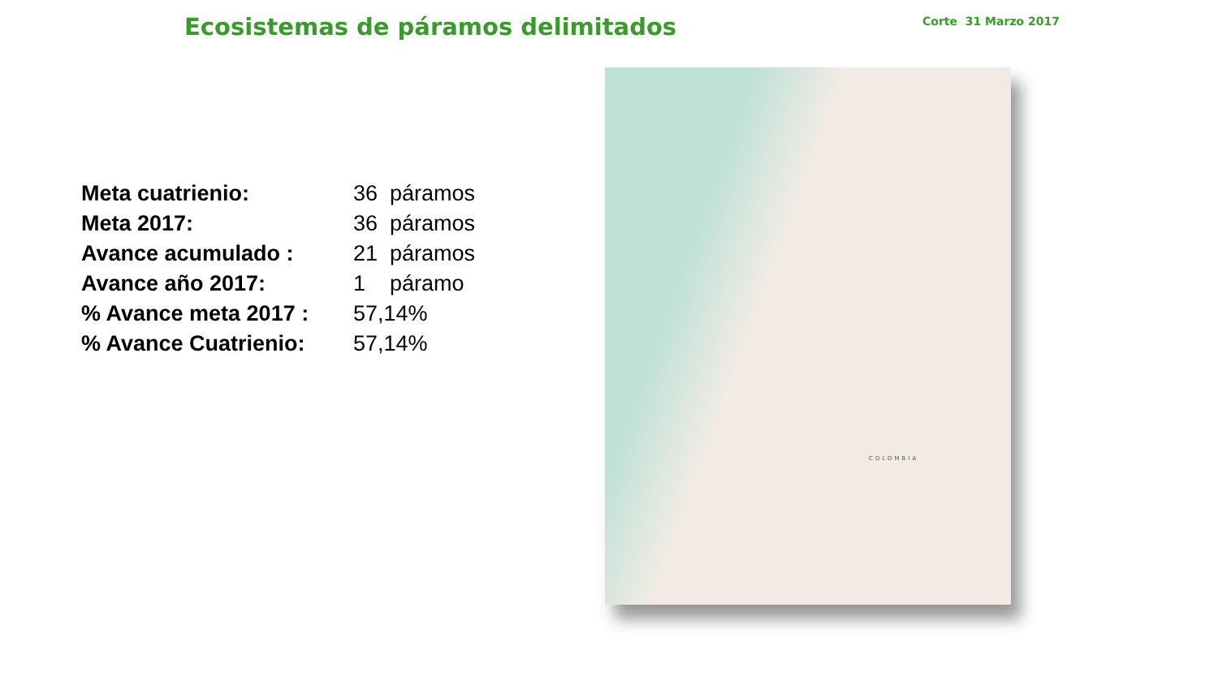Ecosistemas de páramos delimitados
Corte 31 Marzo 2017
| Meta cuatrienio: | 36 páramos |
| Meta 2017: | 36 páramos |
| Avance acumulado : | 21 páramos |
| Avance año 2017: | 1 páramo |
| % Avance meta 2017 : | 57,14% |
| % Avance Cuatrienio: | 57,14% |
COLOMBIA